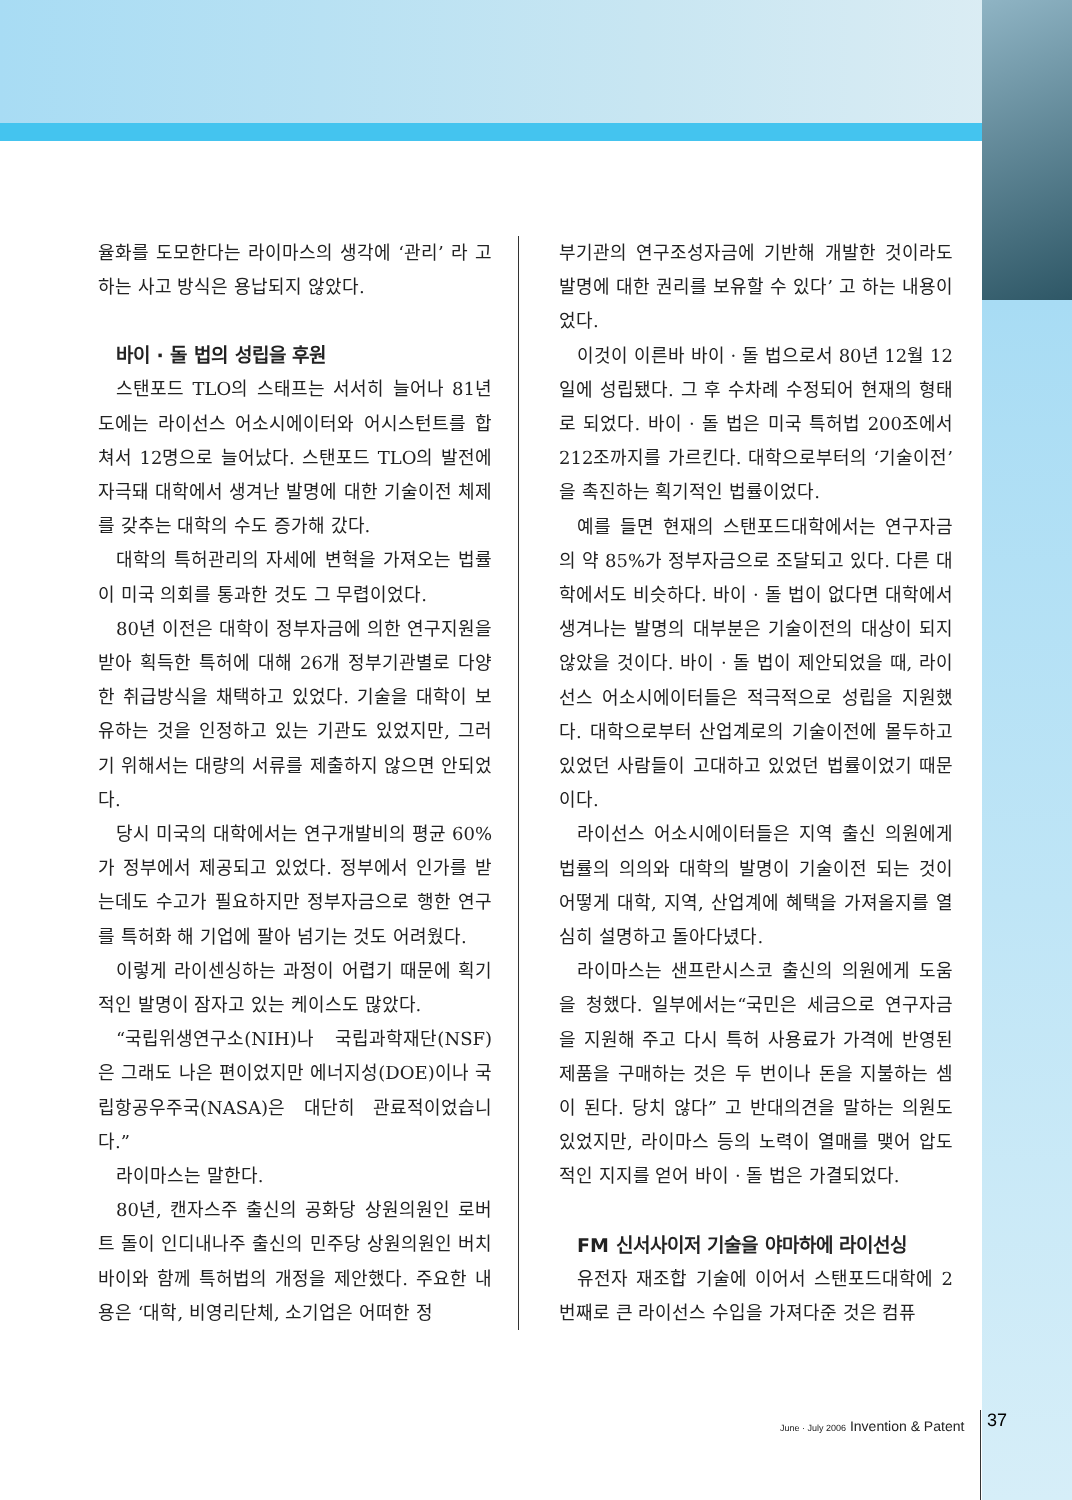율화를 도모한다는 라이마스의 생각에 ‘관리’ 라 고 하는 사고 방식은 용납되지 않았다.
바이 · 돌 법의 성립을 후원
스탠포드 TLO의 스태프는 서서히 늘어나 81년도에는 라이선스 어소시에이터와 어시스턴트를 합쳐서 12명으로 늘어났다. 스탠포드 TLO의 발전에 자극돼 대학에서 생겨난 발명에 대한 기술이전 체제를 갖추는 대학의 수도 증가해 갔다.
대학의 특허관리의 자세에 변혁을 가져오는 법률이 미국 의회를 통과한 것도 그 무렵이었다.
80년 이전은 대학이 정부자금에 의한 연구지원을 받아 획득한 특허에 대해 26개 정부기관별로 다양한 취급방식을 채택하고 있었다. 기술을 대학이 보유하는 것을 인정하고 있는 기관도 있었지만, 그러기 위해서는 대량의 서류를 제출하지 않으면 안되었다.
당시 미국의 대학에서는 연구개발비의 평균 60%가 정부에서 제공되고 있었다. 정부에서 인가를 받는데도 수고가 필요하지만 정부자금으로 행한 연구를 특허화 해 기업에 팔아 넘기는 것도 어려웠다.
이렇게 라이센싱하는 과정이 어렵기 때문에 획기적인 발명이 잠자고 있는 케이스도 많았다.
“국립위생연구소(NIH)나 국립과학재단(NSF)은 그래도 나은 편이었지만 에너지성(DOE)이나 국립항공우주국(NASA)은 대단히 관료적이었습니다.”
라이마스는 말한다.
80년, 캔자스주 출신의 공화당 상원의원인 로버트 돌이 인디내나주 출신의 민주당 상원의원인 버치 바이와 함께 특허법의 개정을 제안했다. 주요한 내용은 ‘대학, 비영리단체, 소기업은 어떠한 정
부기관의 연구조성자금에 기반해 개발한 것이라도 발명에 대한 권리를 보유할 수 있다’ 고 하는 내용이었다.
이것이 이른바 바이 · 돌 법으로서 80년 12월 12일에 성립됐다. 그 후 수차례 수정되어 현재의 형태로 되었다. 바이 · 돌 법은 미국 특허법 200조에서 212조까지를 가르킨다. 대학으로부터의 ‘기술이전’ 을 촉진하는 획기적인 법률이었다.
예를 들면 현재의 스탠포드대학에서는 연구자금의 약 85%가 정부자금으로 조달되고 있다. 다른 대학에서도 비슷하다. 바이 · 돌 법이 없다면 대학에서 생겨나는 발명의 대부분은 기술이전의 대상이 되지 않았을 것이다. 바이 · 돌 법이 제안되었을 때, 라이선스 어소시에이터들은 적극적으로 성립을 지원했다. 대학으로부터 산업계로의 기술이전에 몰두하고 있었던 사람들이 고대하고 있었던 법률이었기 때문이다.
라이선스 어소시에이터들은 지역 출신 의원에게 법률의 의의와 대학의 발명이 기술이전 되는 것이 어떻게 대학, 지역, 산업계에 혜택을 가져올지를 열심히 설명하고 돌아다녔다.
라이마스는 샌프란시스코 출신의 의원에게 도움을 청했다. 일부에서는“국민은 세금으로 연구자금을 지원해 주고 다시 특허 사용료가 가격에 반영된 제품을 구매하는 것은 두 번이나 돈을 지불하는 셈이 된다. 당치 않다” 고 반대의견을 말하는 의원도 있었지만, 라이마스 등의 노력이 열매를 맺어 압도적인 지지를 얻어 바이 · 돌 법은 가결되었다.
FM 신서사이저 기술을 야마하에 라이선싱
유전자 재조합 기술에 이어서 스탠포드대학에 2번째로 큰 라이선스 수입을 가져다준 것은 컴퓨
June · July 2006 Invention & Patent
37